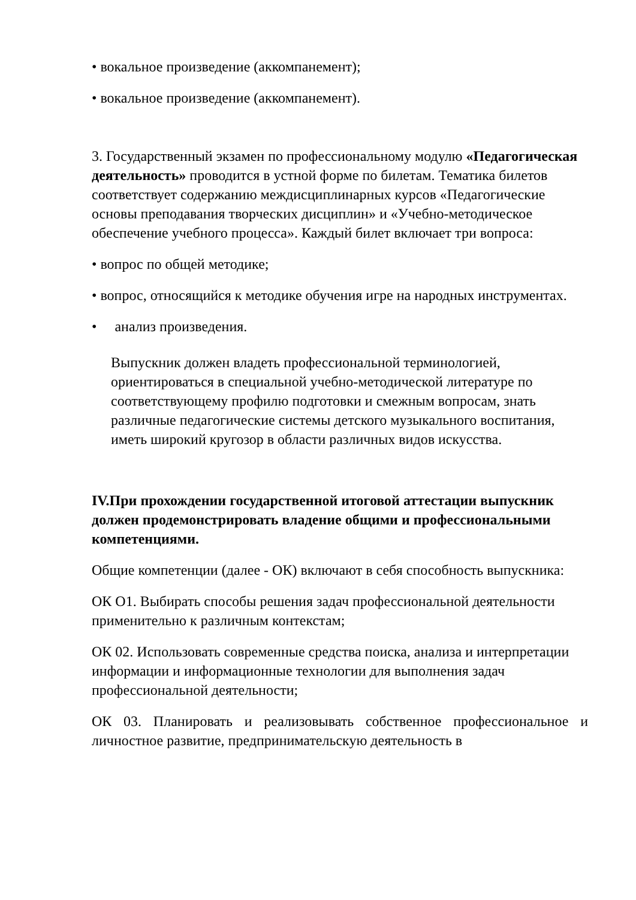• вокальное произведение (аккомпанемент);
• вокальное произведение (аккомпанемент).
3. Государственный экзамен по профессиональному модулю «Педагогическая деятельность» проводится в устной форме по билетам. Тематика билетов соответствует содержанию междисциплинарных курсов «Педагогические основы преподавания творческих дисциплин» и «Учебно-методическое обеспечение учебного процесса». Каждый билет включает три вопроса:
• вопрос по общей методике;
• вопрос, относящийся к методике обучения игре на народных инструментах.
• анализ произведения.
Выпускник должен владеть профессиональной терминологией, ориентироваться в специальной учебно-методической литературе по соответствующему профилю подготовки и смежным вопросам, знать различные педагогические системы детского музыкального воспитания, иметь широкий кругозор в области различных видов искусства.
IV.При прохождении государственной итоговой аттестации выпускник должен продемонстрировать владение общими и профессиональными компетенциями.
Общие компетенции (далее - ОК) включают в себя способность выпускника:
ОК О1. Выбирать способы решения задач профессиональной деятельности применительно к различным контекстам;
ОК 02. Использовать современные средства поиска, анализа и интерпретации информации и информационные технологии для выполнения задач профессиональной деятельности;
ОК 03. Планировать и реализовывать собственное профессиональное и личностное развитие, предпринимательскую деятельность в